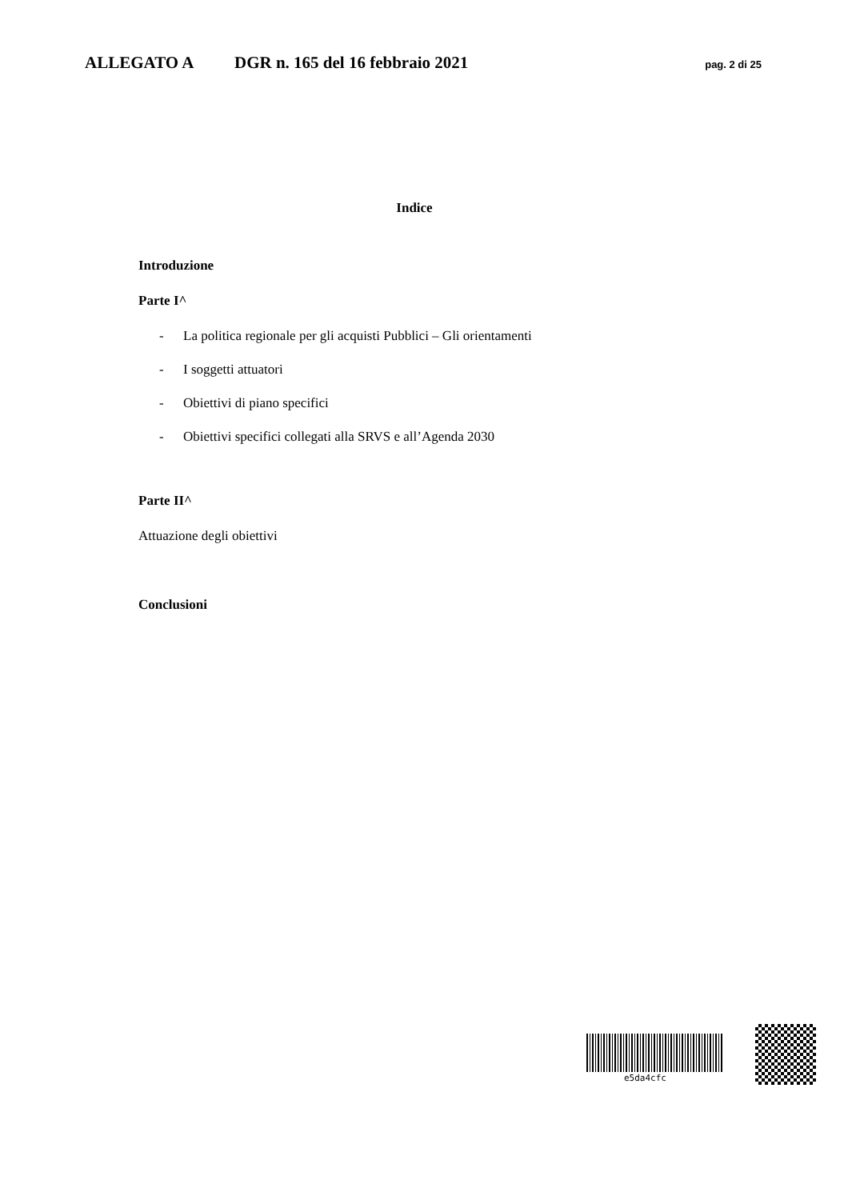ALLEGATO A DGR n. 165 del 16 febbraio 2021 pag. 2 di 25
Indice
Introduzione
Parte I^
- La politica regionale per gli acquisti Pubblici – Gli orientamenti
- I soggetti attuatori
- Obiettivi di piano specifici
- Obiettivi specifici collegati alla SRVS e all’Agenda 2030
Parte II^
Attuazione degli obiettivi
Conclusioni
e5da4cfc